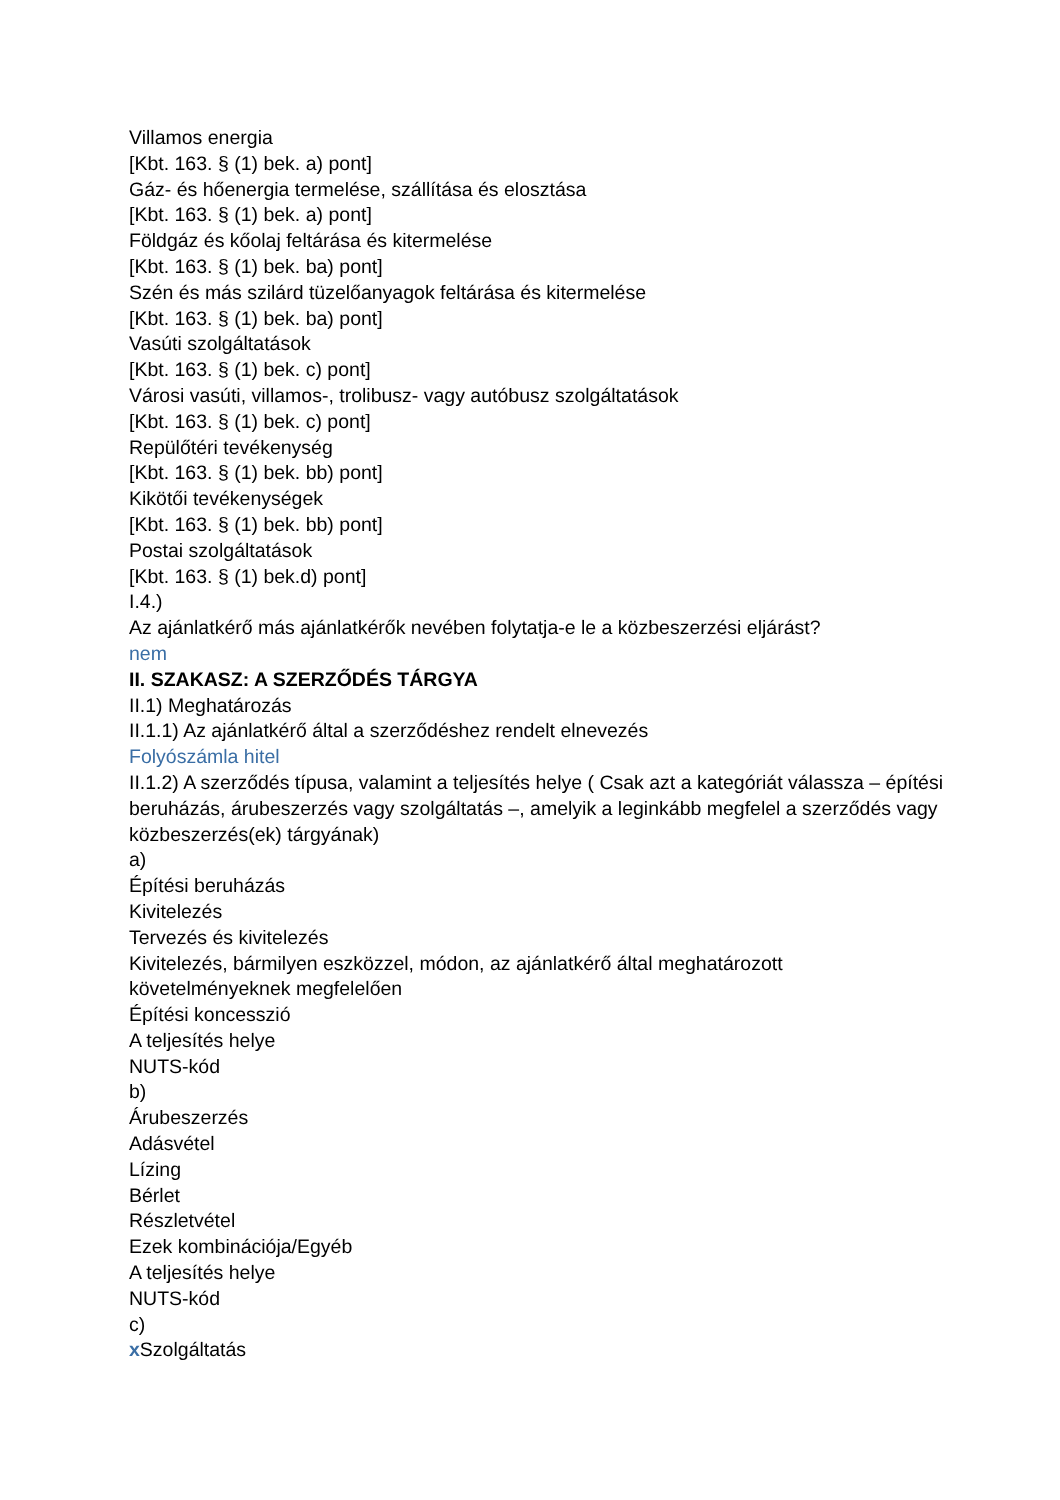Villamos energia
[Kbt. 163. § (1) bek. a) pont]
Gáz- és hőenergia termelése, szállítása és elosztása
[Kbt. 163. § (1) bek. a) pont]
Földgáz és kőolaj feltárása és kitermelése
[Kbt. 163. § (1) bek. ba) pont]
Szén és más szilárd tüzelőanyagok feltárása és kitermelése
[Kbt. 163. § (1) bek. ba) pont]
Vasúti szolgáltatások
[Kbt. 163. § (1) bek. c) pont]
Városi vasúti, villamos-, trolibusz- vagy autóbusz szolgáltatások
[Kbt. 163. § (1) bek. c) pont]
Repülőtéri tevékenység
[Kbt. 163. § (1) bek. bb) pont]
Kikötői tevékenységek
[Kbt. 163. § (1) bek. bb) pont]
Postai szolgáltatások
[Kbt. 163. § (1) bek.d) pont]
I.4.)
Az ajánlatkérő más ajánlatkérők nevében folytatja-e le a közbeszerzési eljárást?
nem
II. SZAKASZ: A SZERZŐDÉS TÁRGYA
II.1) Meghatározás
II.1.1) Az ajánlatkérő által a szerződéshez rendelt elnevezés
Folyószámla hitel
II.1.2) A szerződés típusa, valamint a teljesítés helye ( Csak azt a kategóriát válassza – építési beruházás, árubeszerzés vagy szolgáltatás –, amelyik a leginkább megfelel a szerződés vagy közbeszerzés(ek) tárgyának)
a)
Építési beruházás
Kivitelezés
Tervezés és kivitelezés
Kivitelezés, bármilyen eszközzel, módon, az ajánlatkérő által meghatározott követelményeknek megfelelően
Építési koncesszió
A teljesítés helye
NUTS-kód
b)
Árubeszerzés
Adásvétel
Lízing
Bérlet
Részletvétel
Ezek kombinációja/Egyéb
A teljesítés helye
NUTS-kód
c)
x Szolgáltatás